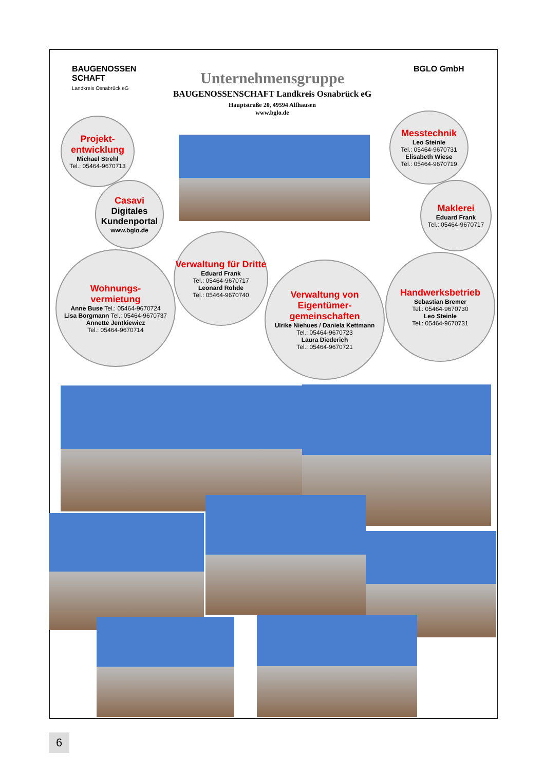BAUGENOSSEN
SCHAFT
Landkreis Osnabrück eG
BGLO GmbH
Unternehmensgruppe
BAUGENOSSENSCHAFT Landkreis Osnabrück eG
Hauptstraße 20, 49594 Alfhausen
www.bglo.de
Projekt-
entwicklung
Michael Strehl
Tel.: 05464-9670713
Casavi
Digitales Kundenportal
www.bglo.de
Messtechnik
Leo Steinle
Tel.: 05464-9670731
Elisabeth Wiese
Tel.: 05464-9670719
Maklerei
Eduard Frank
Tel.: 05464-9670717
Wohnungs-
vermietung
Anne Buse Tel.: 05464-9670724
Lisa Borgmann Tel.: 05464-9670737
Annette Jentkiewicz
Tel.: 05464-9670714
Verwaltung für Dritte
Eduard Frank
Tel.: 05464-9670717
Leonard Rohde
Tel.: 05464-9670740
Verwaltung von Eigentümer-
gemeinschaften
Ulrike Niehues / Daniela Kettmann
Tel.: 05464-9670723
Laura Diederich
Tel.: 05464-9670721
Handwerksbetrieb
Sebastian Bremer
Tel.: 05464-9670730
Leo Steinle
Tel.: 05464-9670731
6